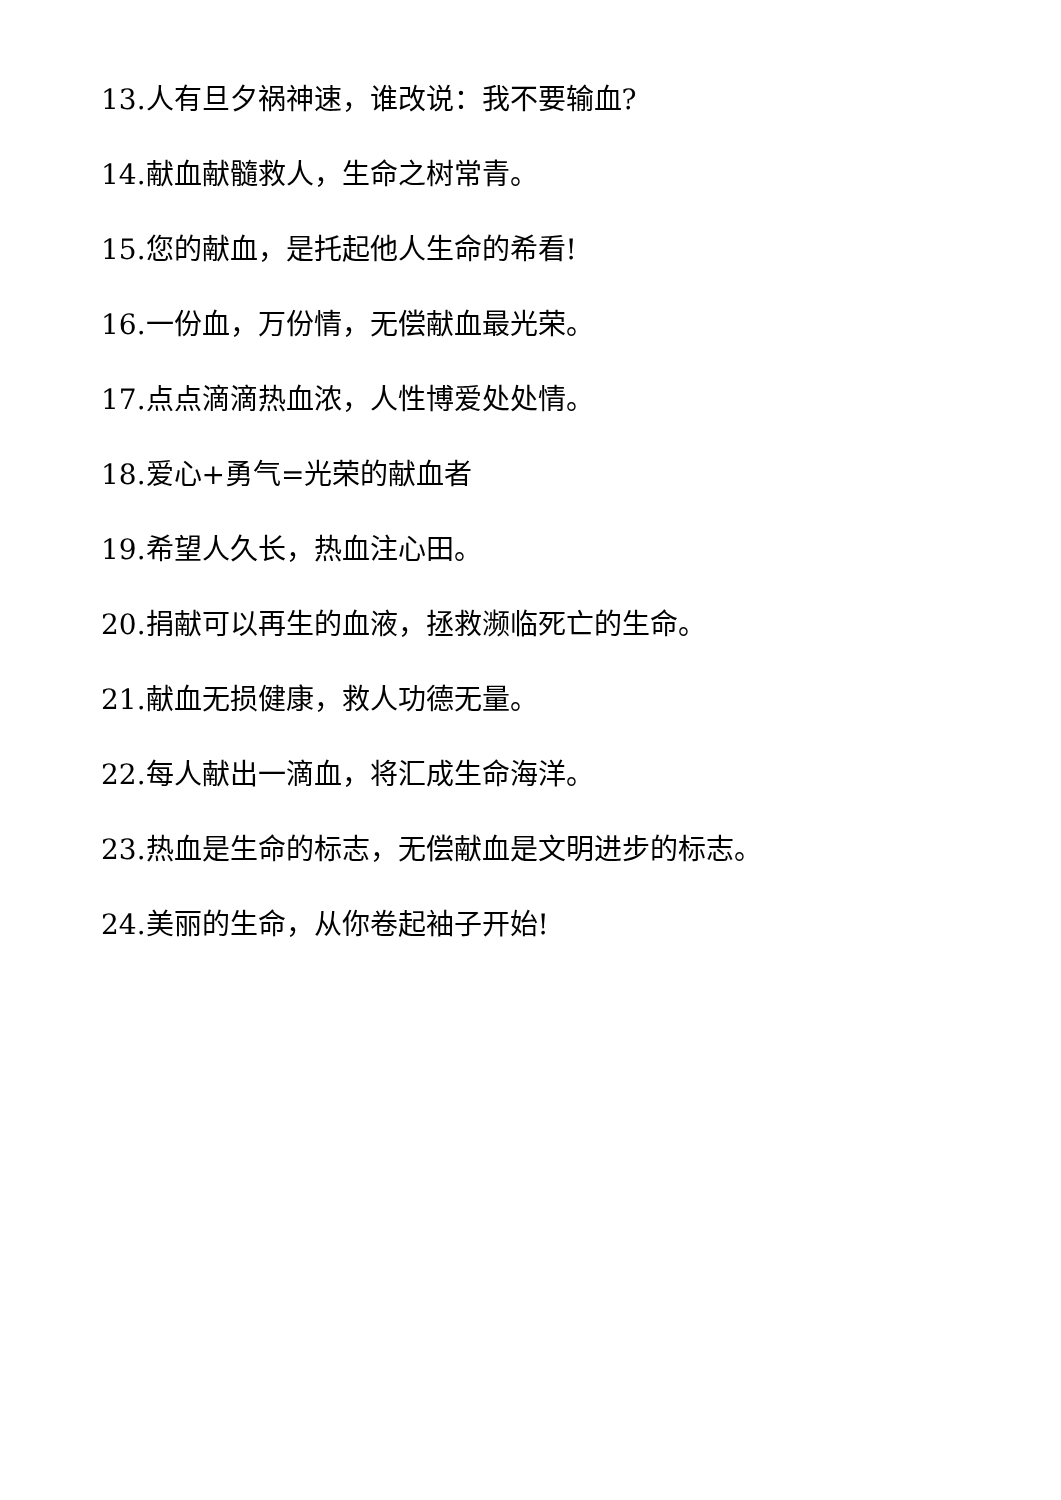13.人有旦夕祸神速，谁改说：我不要输血?
14.献血献髓救人，生命之树常青。
15.您的献血，是托起他人生命的希看!
16.一份血，万份情，无偿献血最光荣。
17.点点滴滴热血浓，人性博爱处处情。
18.爱心+勇气=光荣的献血者
19.希望人久长，热血注心田。
20.捐献可以再生的血液，拯救濒临死亡的生命。
21.献血无损健康，救人功德无量。
22.每人献出一滴血，将汇成生命海洋。
23.热血是生命的标志，无偿献血是文明进步的标志。
24.美丽的生命，从你卷起袖子开始!